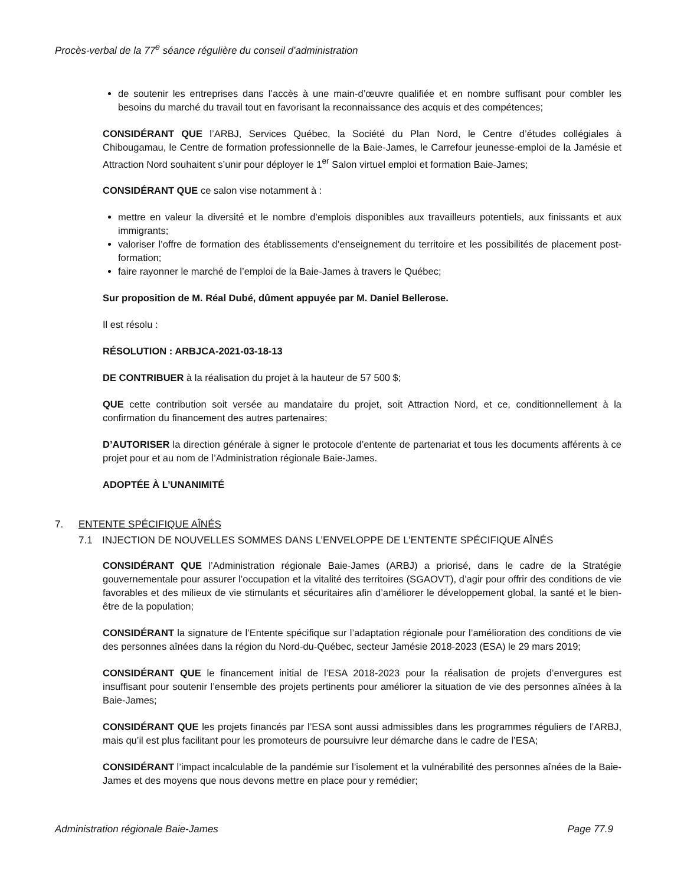Procès-verbal de la 77<sup>e</sup> séance régulière du conseil d’administration
de soutenir les entreprises dans l’accès à une main-d’œuvre qualifiée et en nombre suffisant pour combler les besoins du marché du travail tout en favorisant la reconnaissance des acquis et des compétences;
CONSIDÉRANT QUE l’ARBJ, Services Québec, la Société du Plan Nord, le Centre d’études collégiales à Chibougamau, le Centre de formation professionnelle de la Baie-James, le Carrefour jeunesse-emploi de la Jamésie et Attraction Nord souhaitent s’unir pour déployer le 1<sup>er</sup> Salon virtuel emploi et formation Baie-James;
CONSIDÉRANT QUE ce salon vise notamment à :
mettre en valeur la diversité et le nombre d’emplois disponibles aux travailleurs potentiels, aux finissants et aux immigrants;
valoriser l’offre de formation des établissements d’enseignement du territoire et les possibilités de placement post-formation;
faire rayonner le marché de l’emploi de la Baie-James à travers le Québec;
Sur proposition de M. Réal Dubé, dûment appuyée par M. Daniel Bellerose.
Il est résolu :
RÉSOLUTION : ARBJCA-2021-03-18-13
DE CONTRIBUER à la réalisation du projet à la hauteur de 57 500 $;
QUE cette contribution soit versée au mandataire du projet, soit Attraction Nord, et ce, conditionnellement à la confirmation du financement des autres partenaires;
D’AUTORISER la direction générale à signer le protocole d’entente de partenariat et tous les documents afférents à ce projet pour et au nom de l’Administration régionale Baie-James.
ADOPTÉE À L’UNANIMITÉ
7. ENTENTE SPÉCIFIQUE AÎNÉS
7.1 INJECTION DE NOUVELLES SOMMES DANS L’ENVELOPPE DE L’ENTENTE SPÉCIFIQUE AÎNÉS
CONSIDÉRANT QUE l’Administration régionale Baie-James (ARBJ) a priorisé, dans le cadre de la Stratégie gouvernementale pour assurer l’occupation et la vitalité des territoires (SGAOVT), d’agir pour offrir des conditions de vie favorables et des milieux de vie stimulants et sécuritaires afin d’améliorer le développement global, la santé et le bien-être de la population;
CONSIDÉRANT la signature de l’Entente spécifique sur l’adaptation régionale pour l’amélioration des conditions de vie des personnes aînées dans la région du Nord-du-Québec, secteur Jamésie 2018-2023 (ESA) le 29 mars 2019;
CONSIDÉRANT QUE le financement initial de l’ESA 2018-2023 pour la réalisation de projets d’envergures est insuffisant pour soutenir l’ensemble des projets pertinents pour améliorer la situation de vie des personnes aînées à la Baie-James;
CONSIDÉRANT QUE les projets financés par l’ESA sont aussi admissibles dans les programmes réguliers de l’ARBJ, mais qu’il est plus facilitant pour les promoteurs de poursuivre leur démarche dans le cadre de l’ESA;
CONSIDÉRANT l’impact incalculable de la pandémie sur l’isolement et la vulnérabilité des personnes aînées de la Baie-James et des moyens que nous devons mettre en place pour y remédier;
Administration régionale Baie-James Page 77.9